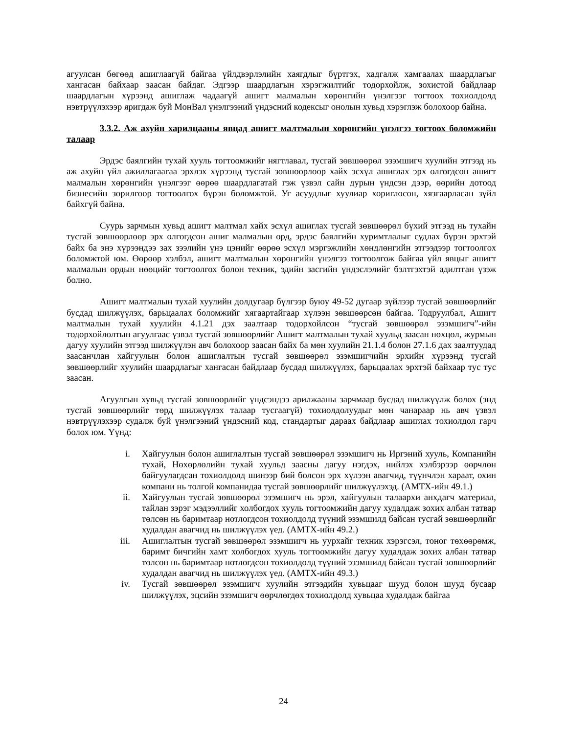агуулсан бөгөөд ашиглаагүй байгаа үйлдвэрлэлийн хаягдлыг бүртгэх, хадгалж хамгаалах шаардлагыг хангасан байхаар заасан байдаг. Эдгээр шаардлагын хэрэгжилтийг тодорхойлж, зохистой байдлаар шаардлагын хүрээнд ашиглаж чадаагүй ашигт малмалын хөрөнгийн үнэлгээг тогтоох тохиолдолд нэвтрүүлэхээр яригдаж буй МонВал үнэлгээний үндэсний кодексыг онолын хувьд хэрэглэж болохоор байна.
3.3.2. Аж ахуйн харилцааны явцад ашигт малтмалын хөрөнгийн үнэлгээ тогтоох боломжийн талаар
Эрдэс баялгийн тухай хууль тогтоомжийг нягтлавал, тусгай зөвшөөрөл эзэмшигч хуулийн этгээд нь аж ахуйн үйл ажиллагаагаа эрхлэх хүрээнд тусгай зөвшөөрлөөр хайх эсхүл ашиглах эрх олгогдсон ашигт малмалын хөрөнгийн үнэлгээг өөрөө шаардлагатай гэж үзвэл сайн дурын үндсэн дээр, өөрийн дотоод бизнесийн зорилгоор тогтоолгох бүрэн боломжтой. Уг асуудлыг хуулиар хориглосон, хязгаарласан зүйл байхгүй байна.
Суурь зарчмын хувьд ашигт малтмал хайх эсхүл ашиглах тусгай зөвшөөрөл бүхий этгээд нь тухайн тусгай зөвшөөрлөөр эрх олгогдсон ашиг малмалын орд, эрдэс баялгийн хуримтлалыг судлах бүрэн эрхтэй байх ба энэ хүрээндээ зах зээлийн үнэ цэнийг өөрөө эсхүл мэргэжлийн хөндлөнгийн этгээдээр тогтоолгох боломжтой юм. Өөрөөр хэлбэл, ашигт малтмалын хөрөнгийн үнэлгээ тогтоолгож байгаа үйл явцыг ашигт малмалын ордын нөөцийг тогтоолгох болон техник, эдийн засгийн үндэслэлийг бэлтгэхтэй адилтган үзэж болно.
Ашигт малтмалын тухай хуулийн долдугаар бүлгээр буюу 49-52 дугаар зүйлээр тусгай зөвшөөрлийг бусдад шилжүүлэх, барьцаалах боломжийг хягаартайгаар хүлээн зөвшөөрсөн байгаа. Тодруулбал, Ашигт малтмалын тухай хуулийн 4.1.21 дэх заалтаар тодорхойлсон “тусгай зөвшөөрөл эзэмшигч”-ийн тодорхойлолтын агуулгаас үзвэл тусгай зөвшөөрлийг Ашигт малтмалын тухай хуульд заасан нөхцөл, журмын дагуу хуулийн этгээд шилжүүлэн авч болохоор заасан байх ба мөн хуулийн 21.1.4 болон 27.1.6 дах заалтуудад заасанчлан хайгуулын болон ашиглалтын тусгай зөвшөөрөл эзэмшигчийн эрхийн хүрээнд тусгай зөвшөөрлийг хуулийн шаардлагыг хангасан байдлаар бусдад шилжүүлэх, барьцаалах эрхтэй байхаар тус тус заасан.
Агуулгын хувьд тусгай зөвшөөрлийг үндсэндээ арилжааны зарчмаар бусдад шилжүүлж болох (энд тусгай зөвшөөрлийг төрд шилжүүлэх талаар тусгаагүй) тохиолдолуудыг мөн чанараар нь авч үзвэл нэвтрүүлэхээр судалж буй үнэлгээний үндэсний код, стандартыг дараах байдлаар ашиглах тохиолдол гарч болох юм. Үүнд:
i. Хайгуулын болон ашиглалтын тусгай зөвшөөрөл эзэмшигч нь Иргэний хууль, Компанийн тухай, Нөхөрлөлийн тухай хуульд заасны дагуу нэгдэх, нийлэх хэлбэрээр өөрчлөн байгуулагдсан тохиолдолд шинээр бий болсон эрх хүлээн авагчид, түүнчлэн хараат, охин компани нь толгой компанидаа тусгай зөвшөөрлийг шилжүүлэхэд. (АМТХ-ийн 49.1.)
ii. Хайгуулын тусгай зөвшөөрөл эзэмшигч нь эрэл, хайгуулын талаархи анхдагч материал, тайлан зэрэг мэдээллийг холбогдох хууль тогтоомжийн дагуу худалдаж зохих албан татвар төлсөн нь баримтаар нотлогдсон тохиолдолд түүний эзэмшилд байсан тусгай зөвшөөрлийг худалдан авагчид нь шилжүүлэх үед. (АМТХ-ийн 49.2.)
iii. Ашиглалтын тусгай зөвшөөрөл эзэмшигч нь уурхайг техник хэрэгсэл, тоног төхөөрөмж, баримт бичгийн хамт холбогдох хууль тогтоомжийн дагуу худалдаж зохих албан татвар төлсөн нь баримтаар нотлогдсон тохиолдолд түүний эзэмшилд байсан тусгай зөвшөөрлийг худалдан авагчид нь шилжүүлэх үед. (АМТХ-ийн 49.3.)
iv. Тусгай зөвшөөрөл эзэмшигч хуулийн этгээдийн хувьцааг шууд болон шууд бусаар шилжүүлэх, эцсийн эзэмшигч өөрчлөгдөх тохиолдолд хувьцаа худалдаж байгаа
24